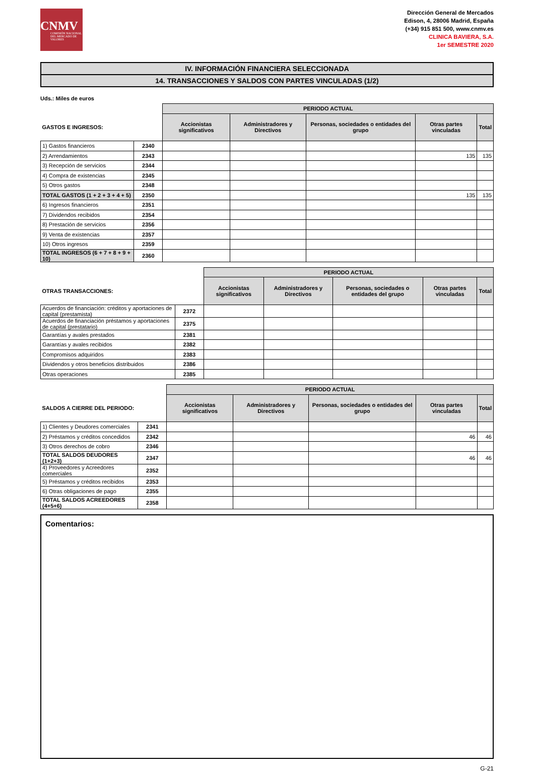CNMV
COMISIÓN NACIONAL DEL MERCADO DE VALORES
Dirección General de Mercados
Edison, 4, 28006 Madrid, España
(+34) 915 851 500, www.cnmv.es
CLINICA BAVIERA, S.A.
1er SEMESTRE 2020
IV. INFORMACIÓN FINANCIERA SELECCIONADA
14. TRANSACCIONES Y SALDOS CON PARTES VINCULADAS (1/2)
Uds.: Miles de euros
| | | PERIODO ACTUAL | | | | |
| --- | --- | --- | --- | --- | --- | --- |
| GASTOS E INGRESOS: | | Accionistas significativos | Administradores y Directivos | Personas, sociedades o entidades del grupo | Otras partes vinculadas | Total |
| 1) Gastos financieros | 2340 | | | | | |
| 2) Arrendamientos | 2343 | | | | 135 | 135 |
| 3) Recepción de servicios | 2344 | | | | | |
| 4) Compra de existencias | 2345 | | | | | |
| 5) Otros gastos | 2348 | | | | | |
| TOTAL GASTOS (1 + 2 + 3 + 4 + 5) | 2350 | | | | 135 | 135 |
| 6) Ingresos financieros | 2351 | | | | | |
| 7) Dividendos recibidos | 2354 | | | | | |
| 8) Prestación de servicios | 2356 | | | | | |
| 9) Venta de existencias | 2357 | | | | | |
| 10) Otros ingresos | 2359 | | | | | |
| TOTAL INGRESOS (6 + 7 + 8 + 9 + 10) | 2360 | | | | | |
| | | PERIODO ACTUAL | | | | |
| --- | --- | --- | --- | --- | --- | --- |
| OTRAS TRANSACCIONES: | | Accionistas significativos | Administradores y Directivos | Personas, sociedades o entidades del grupo | Otras partes vinculadas | Total |
| Acuerdos de financiación: créditos y aportaciones de capital (prestamista) | 2372 | | | | | |
| Acuerdos de financiación préstamos y aportaciones de capital (prestatario) | 2375 | | | | | |
| Garantías y avales prestados | 2381 | | | | | |
| Garantías y avales recibidos | 2382 | | | | | |
| Compromisos adquiridos | 2383 | | | | | |
| Dividendos y otros beneficios distribuidos | 2386 | | | | | |
| Otras operaciones | 2385 | | | | | |
| | | PERIODO ACTUAL | | | | |
| --- | --- | --- | --- | --- | --- | --- |
| SALDOS A CIERRE DEL PERIODO: | | Accionistas significativos | Administradores y Directivos | Personas, sociedades o entidades del grupo | Otras partes vinculadas | Total |
| 1) Clientes y Deudores comerciales | 2341 | | | | | |
| 2) Préstamos y créditos concedidos | 2342 | | | | 46 | 46 |
| 3) Otros derechos de cobro | 2346 | | | | | |
| TOTAL SALDOS DEUDORES (1+2+3) | 2347 | | | | 46 | 46 |
| 4) Proveedores y Acreedores comerciales | 2352 | | | | | |
| 5) Préstamos y créditos recibidos | 2353 | | | | | |
| 6) Otras obligaciones de pago | 2355 | | | | | |
| TOTAL SALDOS ACREEDORES (4+5+6) | 2358 | | | | | |
Comentarios:
G-21